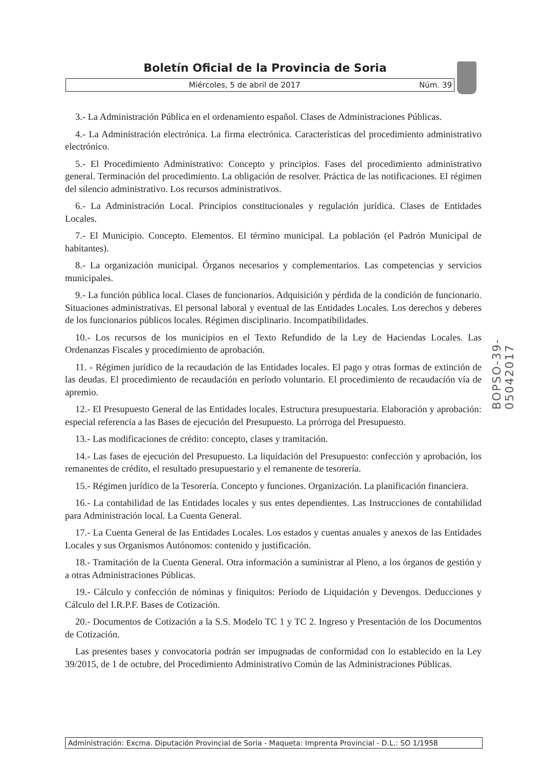Boletín Oficial de la Provincia de Soria
Miércoles, 5 de abril de 2017 Núm. 39
3.- La Administración Pública en el ordenamiento español. Clases de Administraciones Públicas.
4.- La Administración electrónica. La firma electrónica. Características del procedimiento administrativo electrónico.
5.- El Procedimiento Administrativo: Concepto y principios. Fases del procedimiento administrativo general. Terminación del procedimiento. La obligación de resolver. Práctica de las notificaciones. El régimen del silencio administrativo. Los recursos administrativos.
6.- La Administración Local. Principios constitucionales y regulación jurídica. Clases de Entidades Locales.
7.- El Municipio. Concepto. Elementos. El término municipal. La población (el Padrón Municipal de habitantes).
8.- La organización municipal. Órganos necesarios y complementarios. Las competencias y servicios municipales.
9.- La función pública local. Clases de funcionarios. Adquisición y pérdida de la condición de funcionario. Situaciones administrativas. El personal laboral y eventual de las Entidades Locales. Los derechos y deberes de los funcionarios públicos locales. Régimen disciplinario. Incompatibilidades.
10.- Los recursos de los municipios en el Texto Refundido de la Ley de Haciendas Locales. Las Ordenanzas Fiscales y procedimiento de aprobación.
11. - Régimen jurídico de la recaudación de las Entidades locales. El pago y otras formas de extinción de las deudas. El procedimiento de recaudación en período voluntario. El procedimiento de recaudación vía de apremio.
12.- El Presupuesto General de las Entidades locales. Estructura presupuestaria. Elaboración y aprobación: especial referencia a las Bases de ejecución del Presupuesto. La prórroga del Presupuesto.
13.- Las modificaciones de crédito: concepto, clases y tramitación.
14.- Las fases de ejecución del Presupuesto. La liquidación del Presupuesto: confección y aprobación, los remanentes de crédito, el resultado presupuestario y el remanente de tesorería.
15.- Régimen jurídico de la Tesorería. Concepto y funciones. Organización. La planificación financiera.
16.- La contabilidad de las Entidades locales y sus entes dependientes. Las Instrucciones de contabilidad para Administración local. La Cuenta General.
17.- La Cuenta General de las Entidades Locales. Los estados y cuentas anuales y anexos de las Entidades Locales y sus Organismos Autónomos: contenido y justificación.
18.- Tramitación de la Cuenta General. Otra información a suministrar al Pleno, a los órganos de gestión y a otras Administraciones Públicas.
19.- Cálculo y confección de nóminas y finiquitos: Período de Liquidación y Devengos. Deducciones y Cálculo del I.R.P.F. Bases de Cotización.
20.- Documentos de Cotización a la S.S. Modelo TC 1 y TC 2. Ingreso y Presentación de los Documentos de Cotización.
Las presentes bases y convocatoria podrán ser impugnadas de conformidad con lo establecido en la Ley 39/2015, de 1 de octubre, del Procedimiento Administrativo Común de las Administraciones Públicas.
BOPSO-39-05042017
Administración: Excma. Diputación Provincial de Soria - Maqueta: Imprenta Provincial - D.L.: SO 1/1958